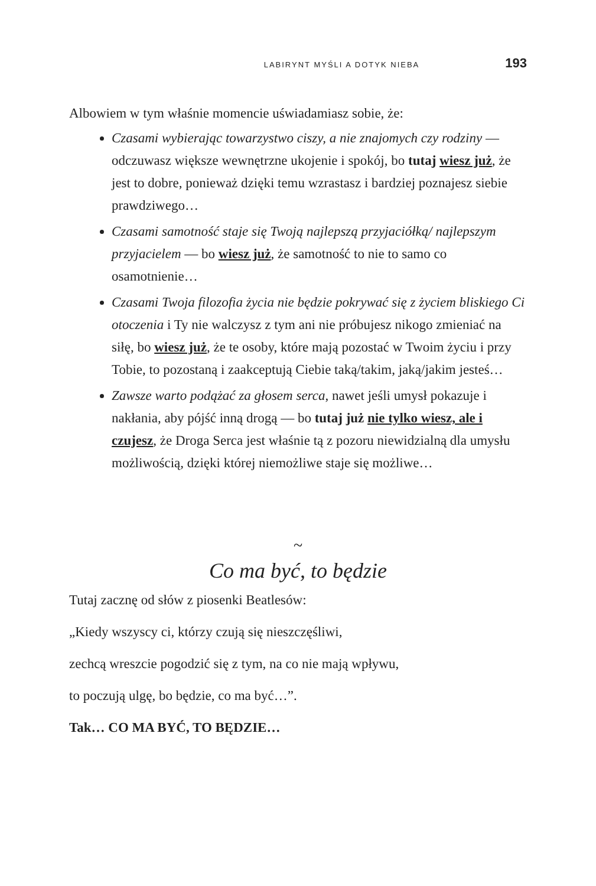LABIRYNT MYŚLI A DOTYK NIEBA 193
Albowiem w tym właśnie momencie uświadamiasz sobie, że:
Czasami wybierając towarzystwo ciszy, a nie znajomych czy rodziny — odczuwasz większe wewnętrzne ukojenie i spokój, bo tutaj wiesz już, że jest to dobre, ponieważ dzięki temu wzrastasz i bardziej poznajesz siebie prawdziwego…
Czasami samotność staje się Twoją najlepszą przyjaciółką/ najlepszym przyjacielem — bo wiesz już, że samotność to nie to samo co osamotnienie…
Czasami Twoja filozofia życia nie będzie pokrywać się z życiem bliskiego Ci otoczenia i Ty nie walczysz z tym ani nie próbujesz nikogo zmieniać na siłę, bo wiesz już, że te osoby, które mają pozostać w Twoim życiu i przy Tobie, to pozostaną i zaakceptują Ciebie taką/takim, jaką/jakim jesteś…
Zawsze warto podążać za głosem serca, nawet jeśli umysł pokazuje i nakłania, aby pójść inną drogą — bo tutaj już nie tylko wiesz, ale i czujesz, że Droga Serca jest właśnie tą z pozoru niewidzialną dla umysłu możliwością, dzięki której niemożliwe staje się możliwe…
~
Co ma być, to będzie
Tutaj zacznę od słów z piosenki Beatlesów:
„Kiedy wszyscy ci, którzy czują się nieszczęśliwi,
zechcą wreszcie pogodzić się z tym, na co nie mają wpływu,
to poczują ulgę, bo będzie, co ma być…”.
Tak… CO MA BYĆ, TO BĘDZIE…